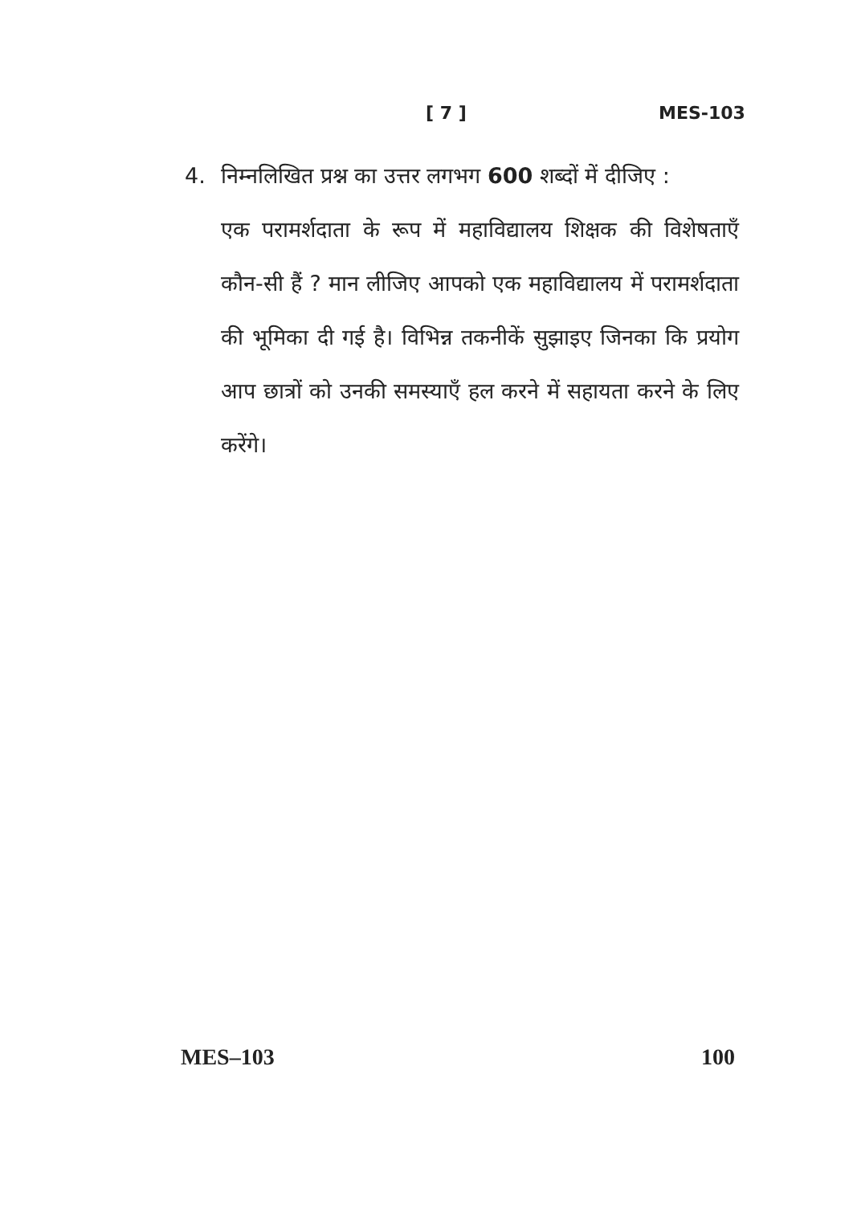[ 7 ] MES-103
4. निम्नलिखित प्रश्न का उत्तर लगभग 600 शब्दों में दीजिए :
एक परामर्शदाता के रूप में महाविद्यालय शिक्षक की विशेषताएँ कौन-सी हैं ? मान लीजिए आपको एक महाविद्यालय में परामर्शदाता की भूमिका दी गई है। विभिन्न तकनीकें सुझाइए जिनका कि प्रयोग आप छात्रों को उनकी समस्याएँ हल करने में सहायता करने के लिए करेंगे।
MES–103 100